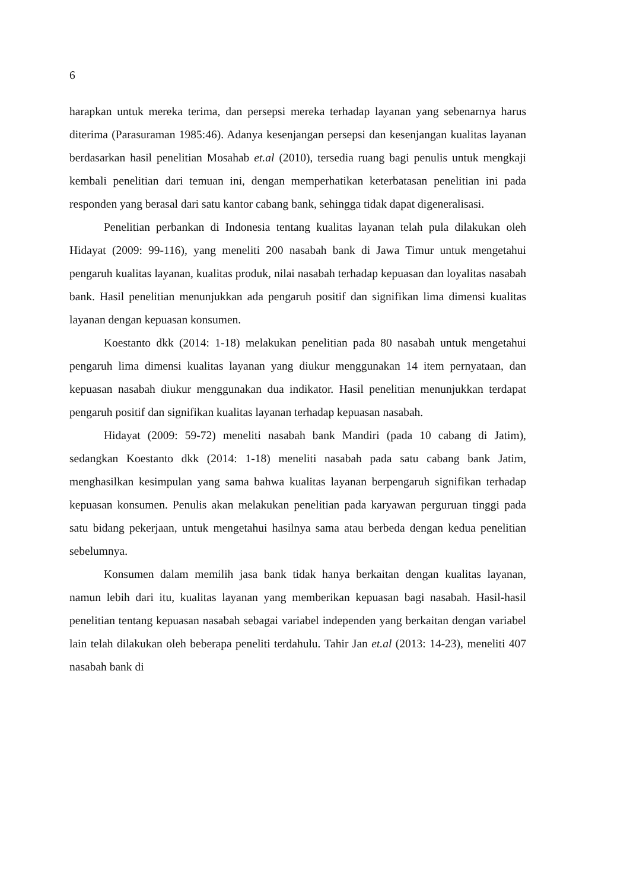6
harapkan untuk mereka terima, dan persepsi mereka terhadap layanan yang sebenarnya harus diterima (Parasuraman 1985:46). Adanya kesenjangan persepsi dan kesenjangan kualitas layanan berdasarkan hasil penelitian Mosahab et.al (2010), tersedia ruang bagi penulis untuk mengkaji kembali penelitian dari temuan ini, dengan memperhatikan keterbatasan penelitian ini pada responden yang berasal dari satu kantor cabang bank, sehingga tidak dapat digeneralisasi.
Penelitian perbankan di Indonesia tentang kualitas layanan telah pula dilakukan oleh Hidayat (2009: 99-116), yang meneliti 200 nasabah bank di Jawa Timur untuk mengetahui pengaruh kualitas layanan, kualitas produk, nilai nasabah terhadap kepuasan dan loyalitas nasabah bank. Hasil penelitian menunjukkan ada pengaruh positif dan signifikan lima dimensi kualitas layanan dengan kepuasan konsumen.
Koestanto dkk (2014: 1-18) melakukan penelitian pada 80 nasabah untuk mengetahui pengaruh lima dimensi kualitas layanan yang diukur menggunakan 14 item pernyataan, dan kepuasan nasabah diukur menggunakan dua indikator. Hasil penelitian menunjukkan terdapat pengaruh positif dan signifikan kualitas layanan terhadap kepuasan nasabah.
Hidayat (2009: 59-72) meneliti nasabah bank Mandiri (pada 10 cabang di Jatim), sedangkan Koestanto dkk (2014: 1-18) meneliti nasabah pada satu cabang bank Jatim, menghasilkan kesimpulan yang sama bahwa kualitas layanan berpengaruh signifikan terhadap kepuasan konsumen. Penulis akan melakukan penelitian pada karyawan perguruan tinggi pada satu bidang pekerjaan, untuk mengetahui hasilnya sama atau berbeda dengan kedua penelitian sebelumnya.
Konsumen dalam memilih jasa bank tidak hanya berkaitan dengan kualitas layanan, namun lebih dari itu, kualitas layanan yang memberikan kepuasan bagi nasabah. Hasil-hasil penelitian tentang kepuasan nasabah sebagai variabel independen yang berkaitan dengan variabel lain telah dilakukan oleh beberapa peneliti terdahulu. Tahir Jan et.al (2013: 14-23), meneliti 407 nasabah bank di